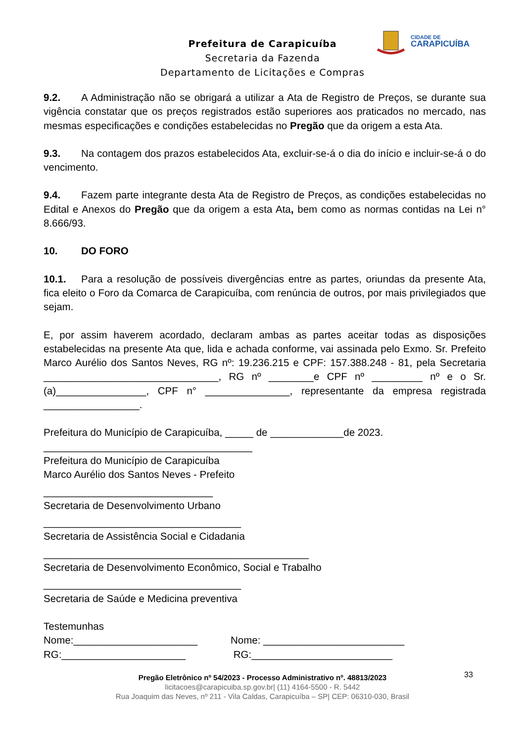CIDADE DE
CARAPICUÍBA
Prefeitura de Carapicuíba
Secretaria da Fazenda
Departamento de Licitações e Compras
9.2. A Administração não se obrigará a utilizar a Ata de Registro de Preços, se durante sua vigência constatar que os preços registrados estão superiores aos praticados no mercado, nas mesmas especificações e condições estabelecidas no Pregão que da origem a esta Ata.
9.3. Na contagem dos prazos estabelecidos Ata, excluir-se-á o dia do início e incluir-se-á o do vencimento.
9.4. Fazem parte integrante desta Ata de Registro de Preços, as condições estabelecidas no Edital e Anexos do Pregão que da origem a esta Ata, bem como as normas contidas na Lei n° 8.666/93.
10. DO FORO
10.1. Para a resolução de possíveis divergências entre as partes, oriundas da presente Ata, fica eleito o Foro da Comarca de Carapicuíba, com renúncia de outros, por mais privilegiados que sejam.
E, por assim haverem acordado, declaram ambas as partes aceitar todas as disposições estabelecidas na presente Ata que, lida e achada conforme, vai assinada pelo Exmo. Sr. Prefeito Marco Aurélio dos Santos Neves, RG nº: 19.236.215 e CPF: 157.388.248 - 81, pela Secretaria _______________________________, RG nº ________e CPF nº _________ nº e o Sr.(a)________________, CPF n° _______________, representante da empresa registrada _________________.
Prefeitura do Município de Carapicuíba, _____ de _____________de 2023.
_____________________________________
Prefeitura do Município de Carapicuíba
Marco Aurélio dos Santos Neves - Prefeito
______________________________
Secretaria de Desenvolvimento Urbano
___________________________________
Secretaria de Assistência Social e Cidadania
_______________________________________________
Secretaria de Desenvolvimento Econômico, Social e Trabalho
___________________________________
Secretaria de Saúde e Medicina preventiva
Testemunhas
Nome:______________________ Nome: _________________________
RG:______________________ RG:_________________________
33
Pregão Eletrônico nº 54/2023 - Processo Administrativo nº. 48813/2023
licitacoes@carapicuiba.sp.gov.br| (11) 4164-5500 - R. 5442
Rua Joaquim das Neves, nº 211 - Vila Caldas, Carapicuíba – SP| CEP: 06310-030, Brasil